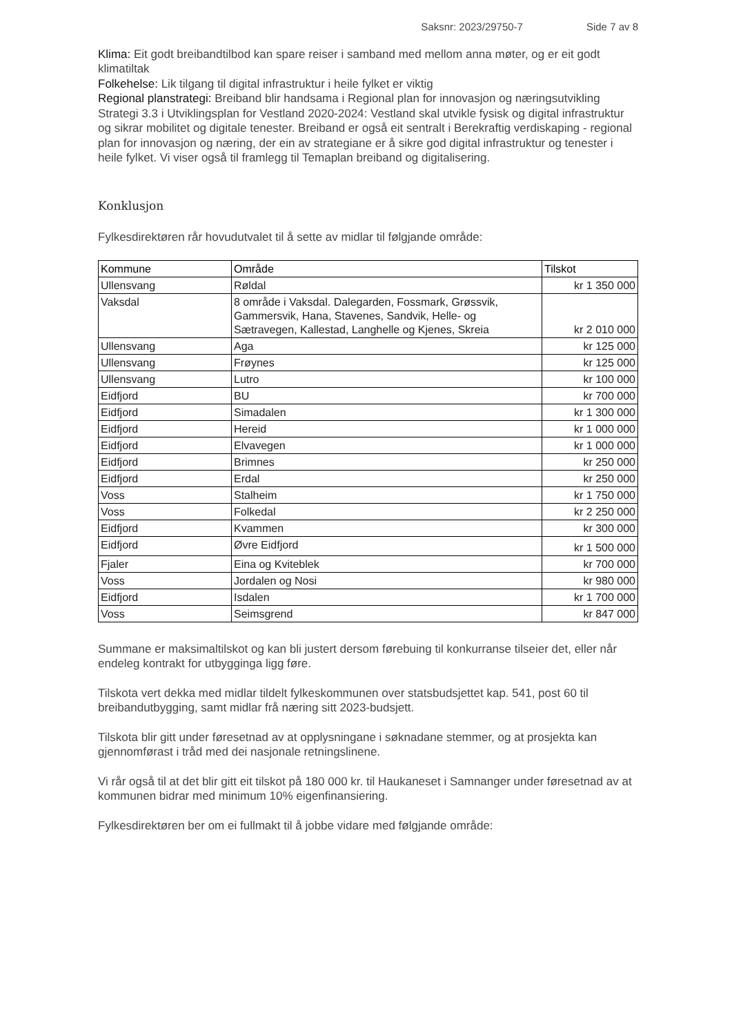Saksnr: 2023/29750-7 Side 7 av 8
Klima: Eit godt breibandtilbod kan spare reiser i samband med mellom anna møter, og er eit godt klimatiltak
Folkehelse: Lik tilgang til digital infrastruktur i heile fylket er viktig
Regional planstrategi: Breiband blir handsama i Regional plan for innovasjon og næringsutvikling Strategi 3.3 i Utviklingsplan for Vestland 2020-2024: Vestland skal utvikle fysisk og digital infrastruktur og sikrar mobilitet og digitale tenester. Breiband er også eit sentralt i Berekraftig verdiskaping - regional plan for innovasjon og næring, der ein av strategiane er å sikre god digital infrastruktur og tenester i heile fylket. Vi viser også til framlegg til Temaplan breiband og digitalisering.
Konklusjon
Fylkesdirektøren rår hovudutvalet til å sette av midlar til følgjande område:
| Kommune | Område | Tilskot |
| --- | --- | --- |
| Ullensvang | Røldal | kr 1 350 000 |
| Vaksdal | 8 område i Vaksdal. Dalegarden, Fossmark, Grøssvik, Gammersvik, Hana, Stavenes, Sandvik, Helle- og Sætravegen, Kallestad, Langhelle og Kjenes, Skreia | kr 2 010 000 |
| Ullensvang | Aga | kr 125 000 |
| Ullensvang | Frøynes | kr 125 000 |
| Ullensvang | Lutro | kr 100 000 |
| Eidfjord | BU | kr 700 000 |
| Eidfjord | Simadalen | kr 1 300 000 |
| Eidfjord | Hereid | kr 1 000 000 |
| Eidfjord | Elvavegen | kr 1 000 000 |
| Eidfjord | Brimnes | kr 250 000 |
| Eidfjord | Erdal | kr 250 000 |
| Voss | Stalheim | kr 1 750 000 |
| Voss | Folkedal | kr 2 250 000 |
| Eidfjord | Kvammen | kr 300 000 |
| Eidfjord | Øvre Eidfjord | kr 1 500 000 |
| Fjaler | Eina og Kviteblek | kr 700 000 |
| Voss | Jordalen og Nosi | kr 980 000 |
| Eidfjord | Isdalen | kr 1 700 000 |
| Voss | Seimsgrend | kr 847 000 |
Summane er maksimaltilskot og kan bli justert dersom førebuing til konkurranse tilseier det, eller når endeleg kontrakt for utbygginga ligg føre.
Tilskota vert dekka med midlar tildelt fylkeskommunen over statsbudsjettet kap. 541, post 60 til breibandutbygging, samt midlar frå næring sitt 2023-budsjett.
Tilskota blir gitt under føresetnad av at opplysningane i søknadane stemmer, og at prosjekta kan gjennomførast i tråd med dei nasjonale retningslinene.
Vi rår også til at det blir gitt eit tilskot på 180 000 kr. til Haukaneset i Samnanger under føresetnad av at kommunen bidrar med minimum 10% eigenfinansiering.
Fylkesdirektøren ber om ei fullmakt til å jobbe vidare med følgjande område: